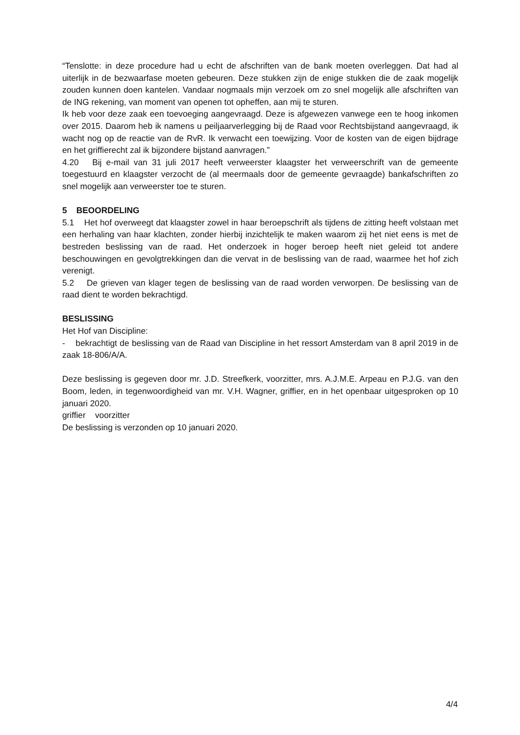“Tenslotte: in deze procedure had u echt de afschriften van de bank moeten overleggen. Dat had al uiterlijk in de bezwaarfase moeten gebeuren. Deze stukken zijn de enige stukken die de zaak mogelijk zouden kunnen doen kantelen. Vandaar nogmaals mijn verzoek om zo snel mogelijk alle afschriften van de ING rekening, van moment van openen tot opheffen, aan mij te sturen.
Ik heb voor deze zaak een toevoeging aangevraagd. Deze is afgewezen vanwege een te hoog inkomen over 2015. Daarom heb ik namens u peiljaarverlegging bij de Raad voor Rechtsbijstand aangevraagd, ik wacht nog op de reactie van de RvR. Ik verwacht een toewijzing. Voor de kosten van de eigen bijdrage en het griffierecht zal ik bijzondere bijstand aanvragen.”
4.20 Bij e-mail van 31 juli 2017 heeft verweerster klaagster het verweerschrift van de gemeente toegestuurd en klaagster verzocht de (al meermaals door de gemeente gevraagde) bankafschriften zo snel mogelijk aan verweerster toe te sturen.
5 BEOORDELING
5.1 Het hof overweegt dat klaagster zowel in haar beroepschrift als tijdens de zitting heeft volstaan met een herhaling van haar klachten, zonder hierbij inzichtelijk te maken waarom zij het niet eens is met de bestreden beslissing van de raad. Het onderzoek in hoger beroep heeft niet geleid tot andere beschouwingen en gevolgtrekkingen dan die vervat in de beslissing van de raad, waarmee het hof zich verenigt.
5.2 De grieven van klager tegen de beslissing van de raad worden verworpen. De beslissing van de raad dient te worden bekrachtigd.
BESLISSING
Het Hof van Discipline:
- bekrachtigt de beslissing van de Raad van Discipline in het ressort Amsterdam van 8 april 2019 in de zaak 18-806/A/A.
Deze beslissing is gegeven door mr. J.D. Streefkerk, voorzitter, mrs. A.J.M.E. Arpeau en P.J.G. van den Boom, leden, in tegenwoordigheid van mr. V.H. Wagner, griffier, en in het openbaar uitgesproken op 10 januari 2020.
griffier voorzitter
De beslissing is verzonden op 10 januari 2020.
4/4